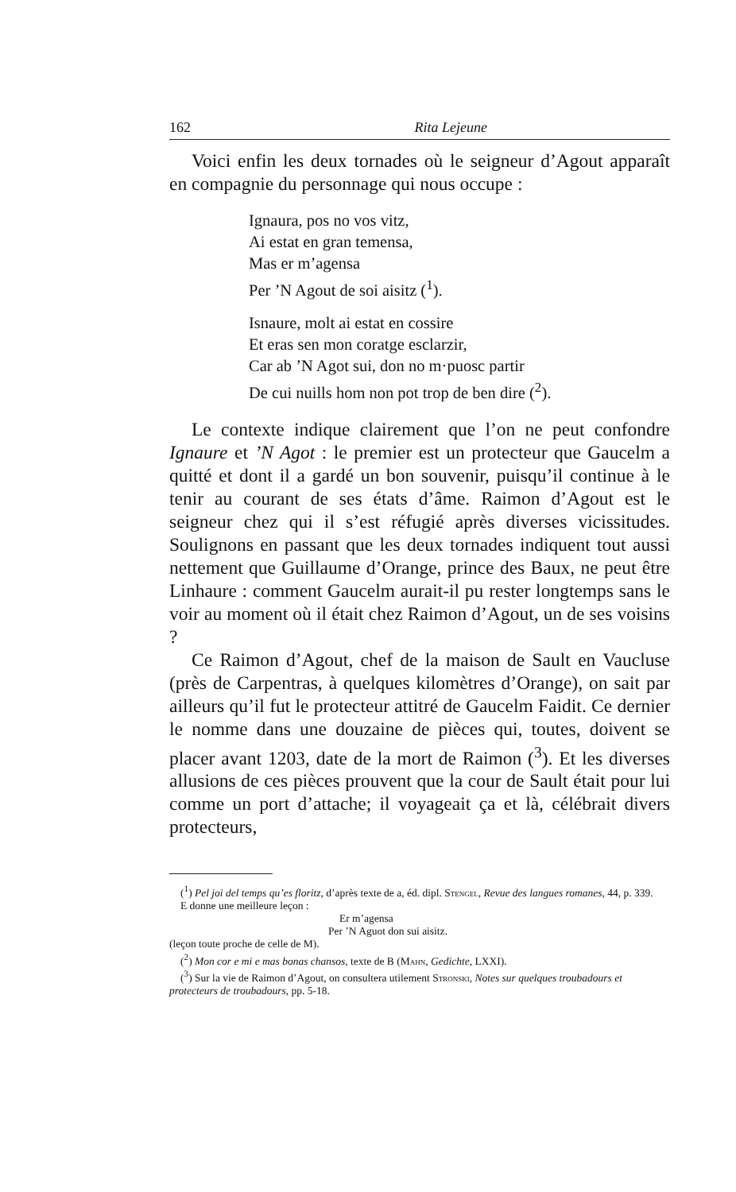162 Rita Lejeune
Voici enfin les deux tornades où le seigneur d’Agout apparaît en compagnie du personnage qui nous occupe :
Ignaura, pos no vos vitz,
Ai estat en gran temensa,
Mas er m’agensa
Per ’N Agout de soi aisitz (<sup>1</sup>).
Isnaure, molt ai estat en cossire
Et eras sen mon coratge esclarzir,
Car ab ’N Agot sui, don no m·puosc partir
De cui nuills hom non pot trop de ben dire (<sup>2</sup>).
Le contexte indique clairement que l’on ne peut confondre Ignaure et ’N Agot : le premier est un protecteur que Gaucelm a quitté et dont il a gardé un bon souvenir, puisqu’il continue à le tenir au courant de ses états d’âme. Raimon d’Agout est le seigneur chez qui il s’est réfugié après diverses vicissitudes. Soulignons en passant que les deux tornades indiquent tout aussi nettement que Guillaume d’Orange, prince des Baux, ne peut être Linhaure : comment Gaucelm aurait-il pu rester longtemps sans le voir au moment où il était chez Raimon d’Agout, un de ses voisins ?
Ce Raimon d’Agout, chef de la maison de Sault en Vaucluse (près de Carpentras, à quelques kilomètres d’Orange), on sait par ailleurs qu’il fut le protecteur attitré de Gaucelm Faidit. Ce dernier le nomme dans une douzaine de pièces qui, toutes, doivent se placer avant 1203, date de la mort de Raimon (<sup>3</sup>). Et les diverses allusions de ces pièces prouvent que la cour de Sault était pour lui comme un port d’attache; il voyageait ça et là, célébrait divers protecteurs,
(<sup>1</sup>) Pel joi del temps qu’es floritz, d’après texte de a, éd. dipl. Stengel, Revue des langues romanes, 44, p. 339.
E donne une meilleure leçon :
Er m’agensa
Per ’N Aguot don sui aisitz.
(leçon toute proche de celle de M).
(<sup>2</sup>) Mon cor e mi e mas bonas chansos, texte de B (Mahn, Gedichte, LXXI).
(<sup>3</sup>) Sur la vie de Raimon d’Agout, on consultera utilement Stronski, Notes sur quelques troubadours et protecteurs de troubadours, pp. 5-18.